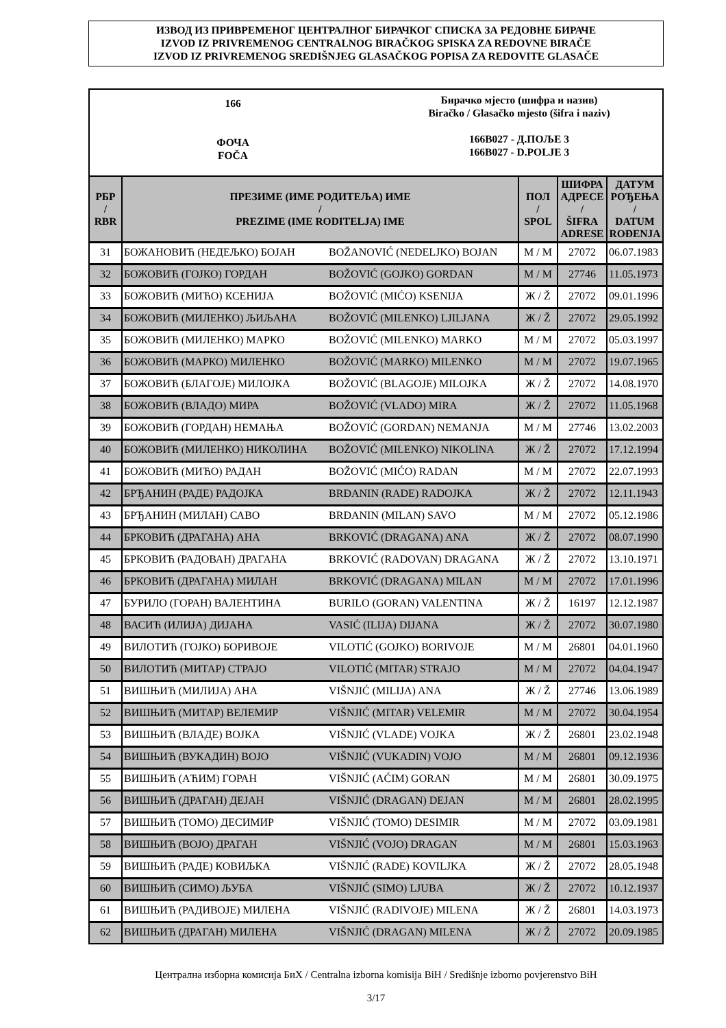ИЗВОД ИЗ ПРИВРЕМЕНОГ ЦЕНТРАЛНОГ БИРАЧКОГ СПИСКА ЗА РЕДОВНЕ БИРАЧЕ
IZVOD IZ PRIVREMENOG CENTRALNOG BIRAČKOG SPISKA ZA REDOVNE BIRAČE
IZVOD IZ PRIVREMENOG SREDIŠNJEG GLASAČKOG POPISA ZA REDOVITE GLASAČE
166
ФОЧА
FOČA
Бирачко мјесто (шифра и назив)
Biračko / Glasačko mjesto (šifra i naziv)
166B027 - Д.ПОЉЕ 3
166B027 - D.POLJE 3
| РБР / RBR | ПРЕЗИМЕ (ИМЕ РОДИТЕЉА) ИМЕ / PREZIME (IME RODITELJA) IME | | ПОЛ / SPOL | ШИФРА АДРЕСЕ / ŠIFRA ADRESE | ДАТУМ РОЂЕЊА / DATUM ROĐENJA |
| --- | --- | --- | --- | --- | --- |
| 31 | БОЖАНОВИЋ (НЕДЕЉКО) БОЈАН | BOŽANOVIĆ (NEDELJKO) BOJAN | М / M | 27072 | 06.07.1983 |
| 32 | БОЖОВИЋ (ГОЈКО) ГОРДАН | BOŽOVIĆ (GOJKO) GORDAN | М / M | 27746 | 11.05.1973 |
| 33 | БОЖОВИЋ (МИЋО) КСЕНИЈА | BOŽOVIĆ (MIĆO) KSENIJA | Ж / Ž | 27072 | 09.01.1996 |
| 34 | БОЖОВИЋ (МИЛЕНКО) ЉИЉАНА | BOŽOVIĆ (MILENKO) LJILJANA | Ж / Ž | 27072 | 29.05.1992 |
| 35 | БОЖОВИЋ (МИЛЕНКО) МАРКО | BOŽOVIĆ (MILENKO) MARKO | М / M | 27072 | 05.03.1997 |
| 36 | БОЖОВИЋ (МАРКО) МИЛЕНКО | BOŽOVIĆ (MARKO) MILENKO | М / M | 27072 | 19.07.1965 |
| 37 | БОЖОВИЋ (БЛАГОЈЕ) МИЛОЈКА | BOŽOVIĆ (BLAGOJE) MILOJKA | Ж / Ž | 27072 | 14.08.1970 |
| 38 | БОЖОВИЋ (ВЛАДО) МИРА | BOŽOVIĆ (VLADO) MIRA | Ж / Ž | 27072 | 11.05.1968 |
| 39 | БОЖОВИЋ (ГОРДАН) НЕМАЊА | BOŽOVIĆ (GORDAN) NEMANJA | М / M | 27746 | 13.02.2003 |
| 40 | БОЖОВИЋ (МИЛЕНКО) НИКОЛИНА | BOŽOVIĆ (MILENKO) NIKOLINA | Ж / Ž | 27072 | 17.12.1994 |
| 41 | БОЖОВИЋ (МИЋО) РАДАН | BOŽOVIĆ (MIĆO) RADAN | М / M | 27072 | 22.07.1993 |
| 42 | БРЂАНИН (РАДЕ) РАДОЈКА | BRĐANIN (RADE) RADOJKA | Ж / Ž | 27072 | 12.11.1943 |
| 43 | БРЂАНИН (МИЛАН) САВО | BRĐANIN (MILAN) SAVO | М / M | 27072 | 05.12.1986 |
| 44 | БРКОВИЋ (ДРАГАНА) АНА | BRKOVIĆ (DRAGANA) ANA | Ж / Ž | 27072 | 08.07.1990 |
| 45 | БРКОВИЋ (РАДОВАН) ДРАГАНА | BRKOVIĆ (RADOVAN) DRAGANA | Ж / Ž | 27072 | 13.10.1971 |
| 46 | БРКОВИЋ (ДРАГАНА) МИЛАН | BRKOVIĆ (DRAGANA) MILAN | М / M | 27072 | 17.01.1996 |
| 47 | БУРИЛО (ГОРАН) ВАЛЕНТИНА | BURILO (GORAN) VALENTINA | Ж / Ž | 16197 | 12.12.1987 |
| 48 | ВАСИЋ (ИЛИЈА) ДИЈАНА | VASIĆ (ILIJA) DIJANA | Ж / Ž | 27072 | 30.07.1980 |
| 49 | ВИЛОТИЋ (ГОЈКО) БОРИВОЈЕ | VILOTIĆ (GOJKO) BORIVOJE | М / M | 26801 | 04.01.1960 |
| 50 | ВИЛОТИЋ (МИТАР) СТРАЈО | VILOTIĆ (MITAR) STRAJO | М / M | 27072 | 04.04.1947 |
| 51 | ВИШЊИЋ (МИЛИЈА) АНА | VIŠNJIĆ (MILIJA) ANA | Ж / Ž | 27746 | 13.06.1989 |
| 52 | ВИШЊИЋ (МИТАР) ВЕЛЕМИР | VIŠNJIĆ (MITAR) VELEMIR | М / M | 27072 | 30.04.1954 |
| 53 | ВИШЊИЋ (ВЛАДЕ) ВОЈКА | VIŠNJIĆ (VLADE) VOJKA | Ж / Ž | 26801 | 23.02.1948 |
| 54 | ВИШЊИЋ (ВУКАДИН) ВОЈО | VIŠNJIĆ (VUKADIN) VOJO | М / M | 26801 | 09.12.1936 |
| 55 | ВИШЊИЋ (АЋИМ) ГОРАН | VIŠNJIĆ (AĆIM) GORAN | М / M | 26801 | 30.09.1975 |
| 56 | ВИШЊИЋ (ДРАГАН) ДЕЈАН | VIŠNJIĆ (DRAGAN) DEJAN | М / M | 26801 | 28.02.1995 |
| 57 | ВИШЊИЋ (ТОМО) ДЕСИМИР | VIŠNJIĆ (TOMO) DESIMIR | М / M | 27072 | 03.09.1981 |
| 58 | ВИШЊИЋ (ВОЈО) ДРАГАН | VIŠNJIĆ (VOJO) DRAGAN | М / M | 26801 | 15.03.1963 |
| 59 | ВИШЊИЋ (РАДЕ) КОВИЉКА | VIŠNJIĆ (RADE) KOVILJKA | Ж / Ž | 27072 | 28.05.1948 |
| 60 | ВИШЊИЋ (СИМО) ЉУБА | VIŠNJIĆ (SIMO) LJUBA | Ж / Ž | 27072 | 10.12.1937 |
| 61 | ВИШЊИЋ (РАДИВОЈЕ) МИЛЕНА | VIŠNJIĆ (RADIVOJE) MILENA | Ж / Ž | 26801 | 14.03.1973 |
| 62 | ВИШЊИЋ (ДРАГАН) МИЛЕНА | VIŠNJIĆ (DRAGAN) MILENA | Ж / Ž | 27072 | 20.09.1985 |
Централна изборна комисија БиХ / Centralna izborna komisija BiH / Središnje izborno povjerenstvo BiH
3/17